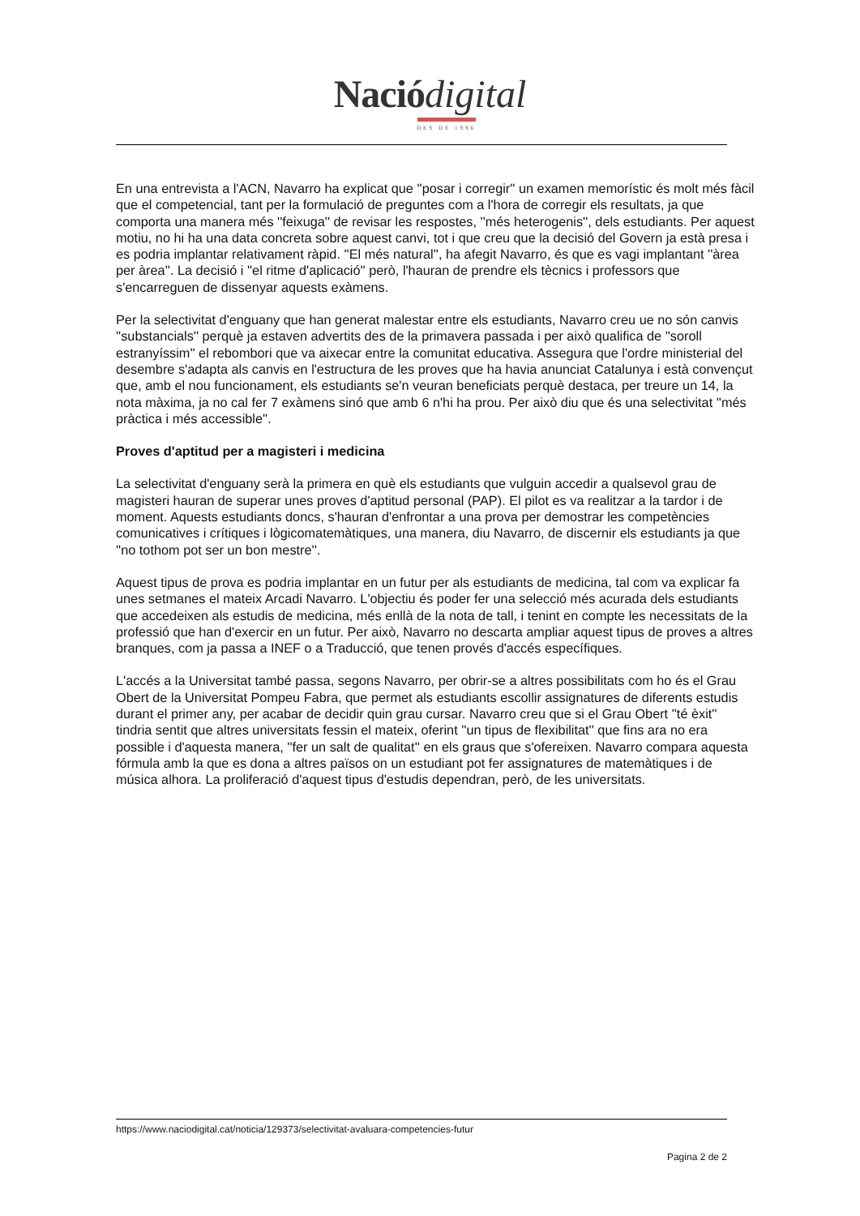Nació digital
DES DE 1996
En una entrevista a l'ACN, Navarro ha explicat que ''posar i corregir'' un examen memorístic és molt més fàcil que el competencial, tant per la formulació de preguntes com a l'hora de corregir els resultats, ja que comporta una manera més ''feixuga'' de revisar les respostes, ''més heterogenis'', dels estudiants. Per aquest motiu, no hi ha una data concreta sobre aquest canvi, tot i que creu que la decisió del Govern ja està presa i es podria implantar relativament ràpid. ''El més natural'', ha afegit Navarro, és que es vagi implantant ''àrea per àrea''. La decisió i ''el ritme d'aplicació'' però, l'hauran de prendre els tècnics i professors que s'encarreguen de dissenyar aquests exàmens.
Per la selectivitat d'enguany que han generat malestar entre els estudiants, Navarro creu ue no són canvis ''substancials'' perquè ja estaven advertits des de la primavera passada i per això qualifica de ''soroll estranyíssim'' el rebombori que va aixecar entre la comunitat educativa. Assegura que l'ordre ministerial del desembre s'adapta als canvis en l'estructura de les proves que ha havia anunciat Catalunya i està convençut que, amb el nou funcionament, els estudiants se'n veuran beneficiats perquè destaca, per treure un 14, la nota màxima, ja no cal fer 7 exàmens sinó que amb 6 n'hi ha prou. Per això diu que és una selectivitat ''més pràctica i més accessible''.
Proves d'aptitud per a magisteri i medicina
La selectivitat d'enguany serà la primera en què els estudiants que vulguin accedir a qualsevol grau de magisteri hauran de superar unes proves d'aptitud personal (PAP). El pilot es va realitzar a la tardor i de moment. Aquests estudiants doncs, s'hauran d'enfrontar a una prova per demostrar les competències comunicatives i crítiques i lògicomatemàtiques, una manera, diu Navarro, de discernir els estudiants ja que ''no tothom pot ser un bon mestre''.
Aquest tipus de prova es podria implantar en un futur per als estudiants de medicina, tal com va explicar fa unes setmanes el mateix Arcadi Navarro. L'objectiu és poder fer una selecció més acurada dels estudiants que accedeixen als estudis de medicina, més enllà de la nota de tall, i tenint en compte les necessitats de la professió que han d'exercir en un futur. Per això, Navarro no descarta ampliar aquest tipus de proves a altres branques, com ja passa a INEF o a Traducció, que tenen provés d'accés específiques.
L'accés a la Universitat també passa, segons Navarro, per obrir-se a altres possibilitats com ho és el Grau Obert de la Universitat Pompeu Fabra, que permet als estudiants escollir assignatures de diferents estudis durant el primer any, per acabar de decidir quin grau cursar. Navarro creu que si el Grau Obert ''té èxit'' tindria sentit que altres universitats fessin el mateix, oferint ''un tipus de flexibilitat'' que fins ara no era possible i d'aquesta manera, ''fer un salt de qualitat'' en els graus que s'ofereixen. Navarro compara aquesta fórmula amb la que es dona a altres països on un estudiant pot fer assignatures de matemàtiques i de música alhora. La proliferació d'aquest tipus d'estudis dependran, però, de les universitats.
https://www.naciodigital.cat/noticia/129373/selectivitat-avaluara-competencies-futur
Pagina 2 de 2